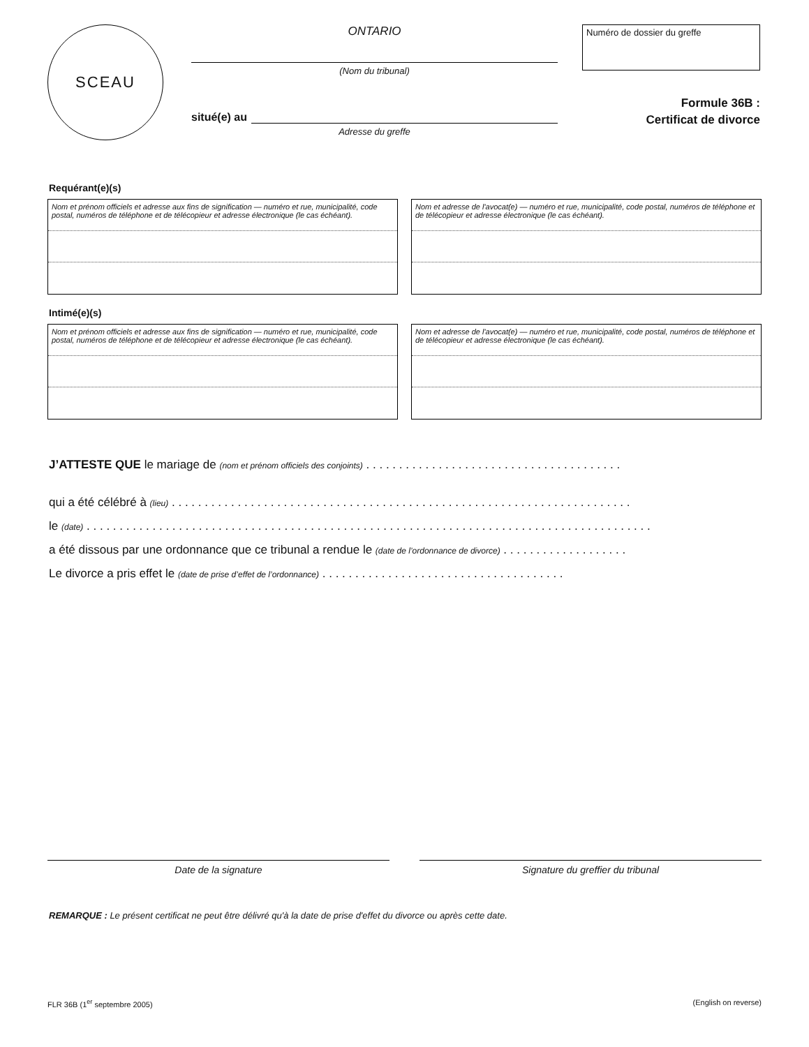SCEAU
ONTARIO
(Nom du tribunal)
situé(e) au
Adresse du greffe
Numéro de dossier du greffe
Formule 36B :
Certificat de divorce
Requérant(e)(s)
Nom et prénom officiels et adresse aux fins de signification — numéro et rue, municipalité, code postal, numéros de téléphone et de télécopieur et adresse électronique (le cas échéant).
Nom et adresse de l'avocat(e) — numéro et rue, municipalité, code postal, numéros de téléphone et de télécopieur et adresse électronique (le cas échéant).
Intimé(e)(s)
Nom et prénom officiels et adresse aux fins de signification — numéro et rue, municipalité, code postal, numéros de téléphone et de télécopieur et adresse électronique (le cas échéant).
Nom et adresse de l'avocat(e) — numéro et rue, municipalité, code postal, numéros de téléphone et de télécopieur et adresse électronique (le cas échéant).
J’ATTESTE QUE le mariage de (nom et prénom officiels des conjoints) . . . . . . . . . . . . . . . . . . . . . . . . . . . . . . . . . . . . . . .
qui a été célébré à (lieu) . . . . . . . . . . . . . . . . . . . . . . . . . . . . . . . . . . . . . . . . . . . . . . . . . . . . . . . . . . . . . . . . . . . . . .
le (date) . . . . . . . . . . . . . . . . . . . . . . . . . . . . . . . . . . . . . . . . . . . . . . . . . . . . . . . . . . . . . . . . . . . . . . . . . . . . . . . . . . . . . .
a été dissous par une ordonnance que ce tribunal a rendue le (date de l’ordonnance de divorce) . . . . . . . . . . . . . . . . . . .
Le divorce a pris effet le (date de prise d’effet de l’ordonnance) . . . . . . . . . . . . . . . . . . . . . . . . . . . . . . . . . . . . .
Date de la signature Signature du greffier du tribunal
REMARQUE : Le présent certificat ne peut être délivré qu'à la date de prise d'effet du divorce ou après cette date.
FLR 36B (1<sup>er</sup> septembre 2005) (English on reverse)